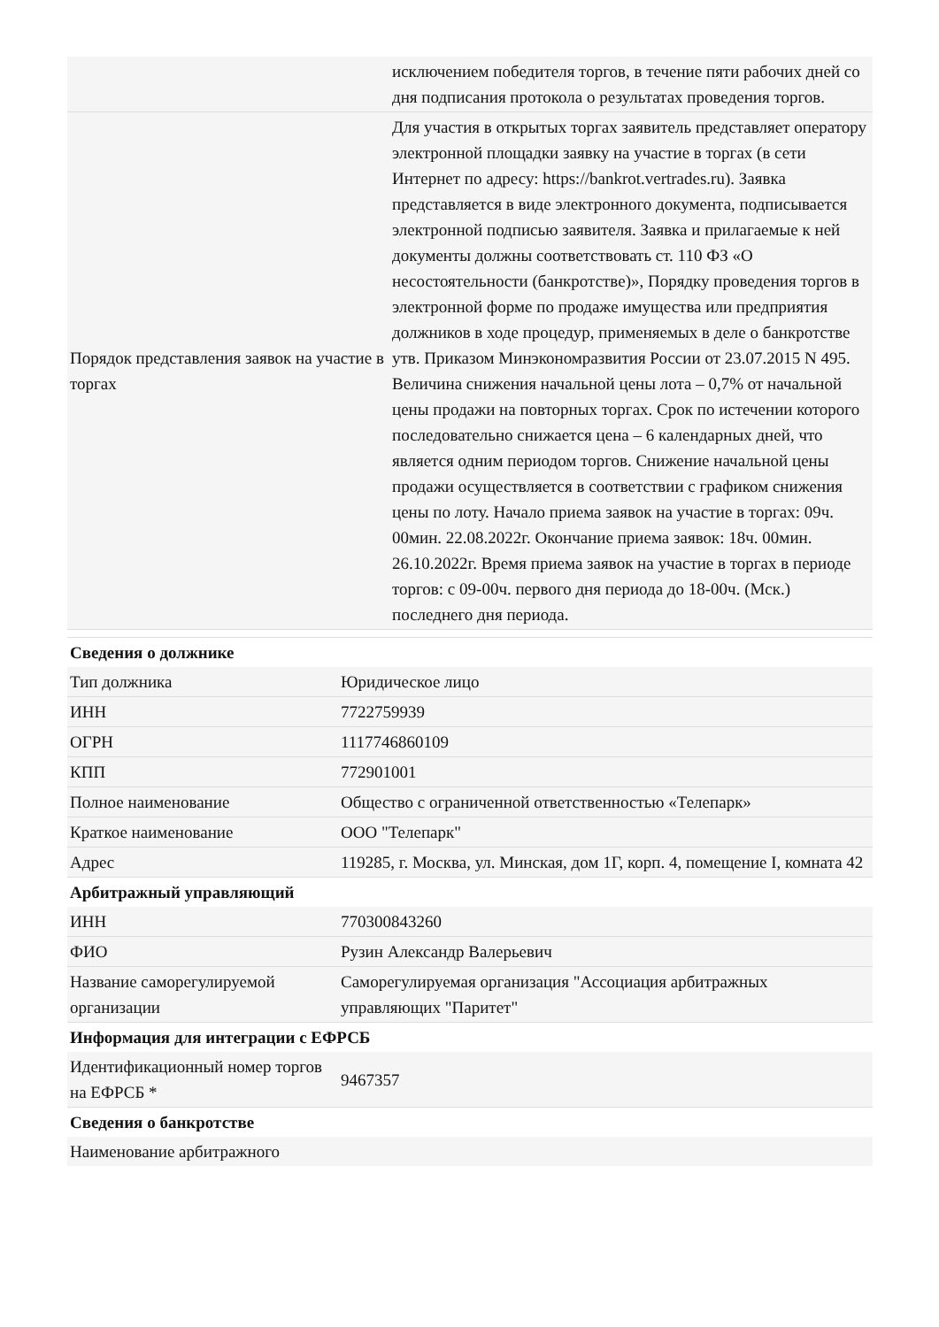| | исключением победителя торгов, в течение пяти рабочих дней со дня подписания протокола о результатах проведения торгов. |
| Порядок представления заявок на участие в торгах | Для участия в открытых торгах заявитель представляет оператору электронной площадки заявку на участие в торгах (в сети Интернет по адресу: https://bankrot.vertrades.ru). Заявка представляется в виде электронного документа, подписывается электронной подписью заявителя. Заявка и прилагаемые к ней документы должны соответствовать ст. 110 ФЗ «О несостоятельности (банкротстве)», Порядку проведения торгов в электронной форме по продаже имущества или предприятия должников в ходе процедур, применяемых в деле о банкротстве утв. Приказом Минэкономразвития России от 23.07.2015 N 495. Величина снижения начальной цены лота – 0,7% от начальной цены продажи на повторных торгах. Срок по истечении которого последовательно снижается цена – 6 календарных дней, что является одним периодом торгов. Снижение начальной цены продажи осуществляется в соответствии с графиком снижения цены по лоту. Начало приема заявок на участие в торгах: 09ч. 00мин. 22.08.2022г. Окончание приема заявок: 18ч. 00мин. 26.10.2022г. Время приема заявок на участие в торгах в периоде торгов: с 09-00ч. первого дня периода до 18-00ч. (Мск.) последнего дня периода. |
| Сведения о должнике | |
| --- | --- |
| Тип должника | Юридическое лицо |
| ИНН | 7722759939 |
| ОГРН | 1117746860109 |
| КПП | 772901001 |
| Полное наименование | Общество с ограниченной ответственностью «Телепарк» |
| Краткое наименование | ООО "Телепарк" |
| Адрес | 119285, г. Москва, ул. Минская, дом 1Г, корп. 4, помещение I, комната 42 |
| Арбитражный управляющий | |
| ИНН | 770300843260 |
| ФИО | Рузин Александр Валерьевич |
| Название саморегулируемой организации | Саморегулируемая организация "Ассоциация арбитражных управляющих "Паритет" |
| Информация для интеграции с ЕФРСБ | |
| Идентификационный номер торгов на ЕФРСБ * | 9467357 |
| Сведения о банкротстве | |
| Наименование арбитражного | |